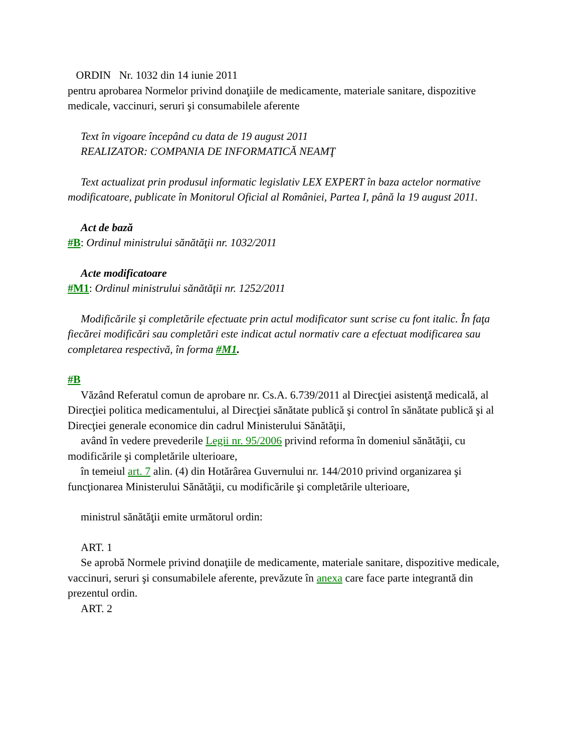ORDIN Nr. 1032 din 14 iunie 2011
pentru aprobarea Normelor privind donaţiile de medicamente, materiale sanitare, dispozitive medicale, vaccinuri, seruri şi consumabilele aferente
Text în vigoare începând cu data de 19 august 2011
REALIZATOR: COMPANIA DE INFORMATICĂ NEAMŢ
Text actualizat prin produsul informatic legislativ LEX EXPERT în baza actelor normative modificatoare, publicate în Monitorul Oficial al României, Partea I, până la 19 august 2011.
Act de bază
#B: Ordinul ministrului sănătăţii nr. 1032/2011
Acte modificatoare
#M1: Ordinul ministrului sănătăţii nr. 1252/2011
Modificările şi completările efectuate prin actul modificator sunt scrise cu font italic. În faţa fiecărei modificări sau completări este indicat actul normativ care a efectuat modificarea sau completarea respectivă, în forma #M1.
#B
Văzând Referatul comun de aprobare nr. Cs.A. 6.739/2011 al Direcţiei asistenţă medicală, al Direcţiei politica medicamentului, al Direcţiei sănătate publică şi control în sănătate publică şi al Direcţiei generale economice din cadrul Ministerului Sănătăţii,
având în vedere prevederile Legii nr. 95/2006 privind reforma în domeniul sănătăţii, cu modificările şi completările ulterioare,
în temeiul art. 7 alin. (4) din Hotărârea Guvernului nr. 144/2010 privind organizarea şi funcţionarea Ministerului Sănătăţii, cu modificările şi completările ulterioare,
ministrul sănătăţii emite următorul ordin:
ART. 1
Se aprobă Normele privind donaţiile de medicamente, materiale sanitare, dispozitive medicale, vaccinuri, seruri şi consumabilele aferente, prevăzute în anexa care face parte integrantă din prezentul ordin.
ART. 2